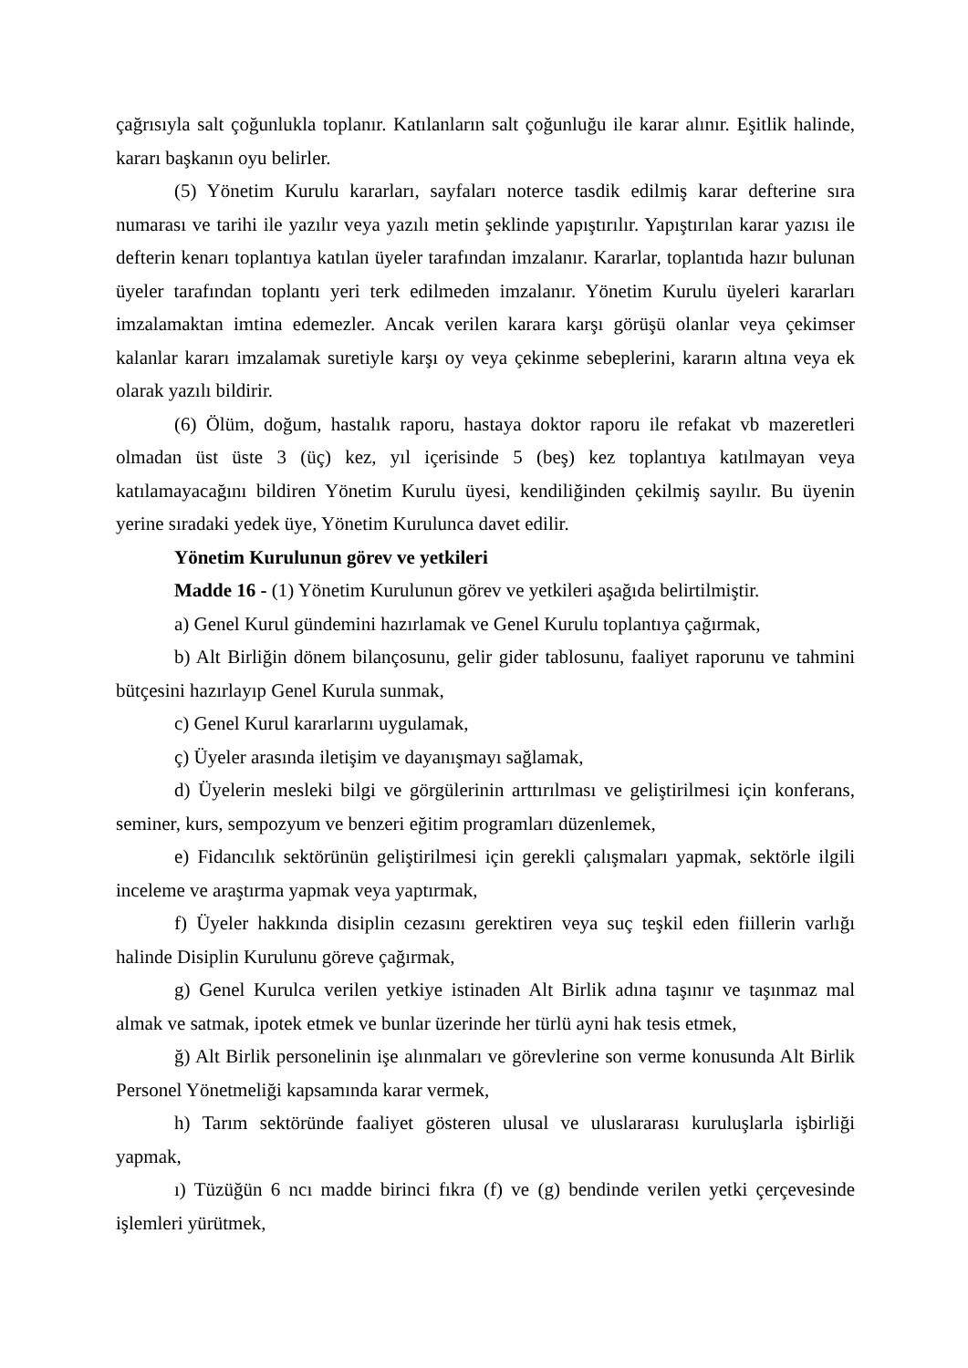çağrısıyla salt çoğunlukla toplanır. Katılanların salt çoğunluğu ile karar alınır. Eşitlik halinde, kararı başkanın oyu belirler.
(5) Yönetim Kurulu kararları, sayfaları noterce tasdik edilmiş karar defterine sıra numarası ve tarihi ile yazılır veya yazılı metin şeklinde yapıştırılır. Yapıştırılan karar yazısı ile defterin kenarı toplantıya katılan üyeler tarafından imzalanır. Kararlar, toplantıda hazır bulunan üyeler tarafından toplantı yeri terk edilmeden imzalanır. Yönetim Kurulu üyeleri kararları imzalamaktan imtina edemezler. Ancak verilen karara karşı görüşü olanlar veya çekimser kalanlar kararı imzalamak suretiyle karşı oy veya çekinme sebeplerini, kararın altına veya ek olarak yazılı bildirir.
(6) Ölüm, doğum, hastalık raporu, hastaya doktor raporu ile refakat vb mazeretleri olmadan üst üste 3 (üç) kez, yıl içerisinde 5 (beş) kez toplantıya katılmayan veya katılamayacağını bildiren Yönetim Kurulu üyesi, kendiliğinden çekilmiş sayılır. Bu üyenin yerine sıradaki yedek üye, Yönetim Kurulunca davet edilir.
Yönetim Kurulunun görev ve yetkileri
Madde 16 - (1) Yönetim Kurulunun görev ve yetkileri aşağıda belirtilmiştir.
a) Genel Kurul gündemini hazırlamak ve Genel Kurulu toplantıya çağırmak,
b) Alt Birliğin dönem bilançosunu, gelir gider tablosunu, faaliyet raporunu ve tahmini bütçesini hazırlayıp Genel Kurula sunmak,
c) Genel Kurul kararlarını uygulamak,
ç) Üyeler arasında iletişim ve dayanışmayı sağlamak,
d) Üyelerin mesleki bilgi ve görgülerinin arttırılması ve geliştirilmesi için konferans, seminer, kurs, sempozyum ve benzeri eğitim programları düzenlemek,
e) Fidancılık sektörünün geliştirilmesi için gerekli çalışmaları yapmak, sektörle ilgili inceleme ve araştırma yapmak veya yaptırmak,
f) Üyeler hakkında disiplin cezasını gerektiren veya suç teşkil eden fiillerin varlığı halinde Disiplin Kurulunu göreve çağırmak,
g) Genel Kurulca verilen yetkiye istinaden Alt Birlik adına taşınır ve taşınmaz mal almak ve satmak, ipotek etmek ve bunlar üzerinde her türlü ayni hak tesis etmek,
ğ) Alt Birlik personelinin işe alınmaları ve görevlerine son verme konusunda Alt Birlik Personel Yönetmeliği kapsamında karar vermek,
h) Tarım sektöründe faaliyet gösteren ulusal ve uluslararası kuruluşlarla işbirliği yapmak,
ı) Tüzüğün 6 ncı madde birinci fıkra (f) ve (g) bendinde verilen yetki çerçevesinde işlemleri yürütmek,